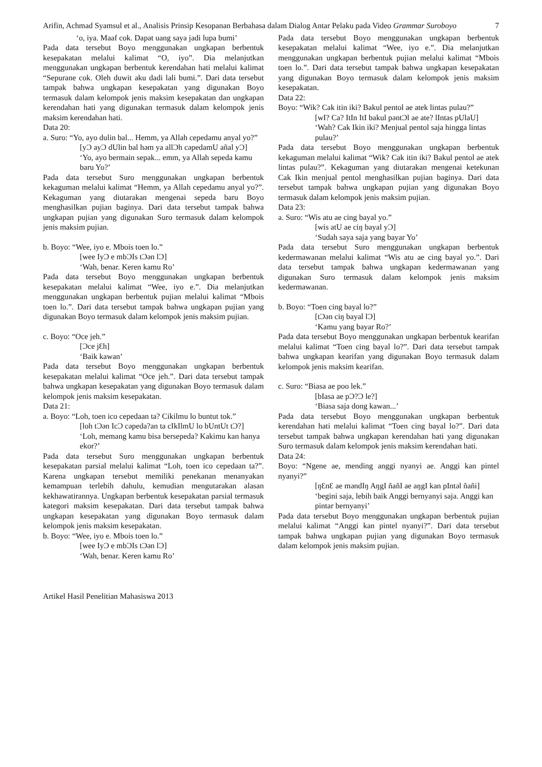Arifin, Achmad Syamsul et al., Analisis Prinsip Kesopanan Berbahasa dalam Dialog Antar Pelaku pada Video Grammar Suroboyo
7
‘o, iya. Maaf cok. Dapat uang saya jadi lupa bumi’
Pada data tersebut Boyo menggunakan ungkapan berbentuk kesepakatan melalui kalimat “O, iyo”. Dia melanjutkan menggunakan ungkapan berbentuk kerendahan hati melalui kalimat “Sepurane cok. Oleh duwit aku dadi lali bumi.”. Dari data tersebut tampak bahwa ungkapan kesepakatan yang digunakan Boyo termasuk dalam kelompok jenis maksim kesepakatan dan ungkapan kerendahan hati yang digunakan termasuk dalam kelompok jenis maksim kerendahan hati.
Data 20:
a. Suro: “Yo, ayo dulin bal... Hemm, ya Allah cepedamu anyal yo?”
[yƆ ayƆ dUlin bal həm ya allƆh cəpedamU añal yƆ]
‘Yo, ayo bermain sepak... emm, ya Allah sepeda kamu baru Yo?’
Pada data tersebut Suro menggunakan ungkapan berbentuk kekaguman melalui kalimat “Hemm, ya Allah cepedamu anyal yo?”. Kekaguman yang diutarakan mengenai sepeda baru Boyo menghasilkan pujian baginya. Dari data tersebut tampak bahwa ungkapan pujian yang digunakan Suro termasuk dalam kelompok jenis maksim pujian.
b. Boyo: “Wee, iyo e. Mbois toen lo.”
[wee IyƆ e mbƆIs tƆən lƆ]
‘Wah, benar. Keren kamu Ro’
Pada data tersebut Boyo menggunakan ungkapan berbentuk kesepakatan melalui kalimat “Wee, iyo e.”. Dia melanjutkan menggunakan ungkapan berbentuk pujian melalui kalimat “Mbois toen lo.”. Dari data tersebut tampak bahwa ungkapan pujian yang digunakan Boyo termasuk dalam kelompok jenis maksim pujian.
c. Boyo: “Oce jeh.”
[Ɔce jƐh]
‘Baik kawan’
Pada data tersebut Boyo menggunakan ungkapan berbentuk kesepakatan melalui kalimat “Oce jeh.”. Dari data tersebut tampak bahwa ungkapan kesepakatan yang digunakan Boyo termasuk dalam kelompok jenis maksim kesepakatan.
Data 21:
a. Boyo: “Loh, toen ico cepedaan ta? Cikilmu lo buntut tok.”
[loh tƆən IcƆ cəpeda?an ta cIkIlmU lo bUntUt tƆ?]
‘Loh, memang kamu bisa bersepeda? Kakimu kan hanya ekor?’
Pada data tersebut Suro menggunakan ungkapan berbentuk kesepakatan parsial melalui kalimat “Loh, toen ico cepedaan ta?”. Karena ungkapan tersebut memiliki penekanan menanyakan kemampuan terlebih dahulu, kemudian mengutarakan alasan kekhawatirannya. Ungkapan berbentuk kesepakatan parsial termasuk kategori maksim kesepakatan. Dari data tersebut tampak bahwa ungkapan kesepakatan yang digunakan Boyo termasuk dalam kelompok jenis maksim kesepakatan.
b. Boyo: “Wee, iyo e. Mbois toen lo.”
[wee IyƆ e mbƆIs tƆən lƆ]
‘Wah, benar. Keren kamu Ro’
Pada data tersebut Boyo menggunakan ungkapan berbentuk kesepakatan melalui kalimat “Wee, iyo e.”. Dia melanjutkan menggunakan ungkapan berbentuk pujian melalui kalimat “Mbois toen lo.”. Dari data tersebut tampak bahwa ungkapan kesepakatan yang digunakan Boyo termasuk dalam kelompok jenis maksim kesepakatan.
Data 22:
Boyo: “Wik? Cak itin iki? Bakul pentol ae atek lintas pulau?”
[wI? Ca? ItIn ItI bakul pəntƆl ae ate? lIntas pUlaU]
‘Wah? Cak Ikin iki? Menjual pentol saja hingga lintas pulau?’
Pada data tersebut Boyo menggunakan ungkapan berbentuk kekaguman melalui kalimat “Wik? Cak itin iki? Bakul pentol ae atek lintas pulau?”. Kekaguman yang diutarakan mengenai ketekunan Cak Ikin menjual pentol menghasilkan pujian baginya. Dari data tersebut tampak bahwa ungkapan pujian yang digunakan Boyo termasuk dalam kelompok jenis maksim pujian.
Data 23:
a. Suro: “Wis atu ae cing bayal yo.”
[wis atU ae ciŋ bayal yƆ]
‘Sudah saya saja yang bayar Yo’
Pada data tersebut Suro menggunakan ungkapan berbentuk kedermawanan melalui kalimat “Wis atu ae cing bayal yo.”. Dari data tersebut tampak bahwa ungkapan kedermawanan yang digunakan Suro termasuk dalam kelompok jenis maksim kedermawanan.
b. Boyo: “Toen cing bayal lo?”
[tƆən ciŋ bayal lƆ]
‘Kamu yang bayar Ro?’
Pada data tersebut Boyo menggunakan ungkapan berbentuk kearifan melalui kalimat “Toen cing bayal lo?”. Dari data tersebut tampak bahwa ungkapan kearifan yang digunakan Boyo termasuk dalam kelompok jenis maksim kearifan.
c. Suro: “Biasa ae poo lek.”
[bIasa ae pƆ?Ɔ le?]
‘Biasa saja dong kawan...’
Pada data tersebut Boyo menggunakan ungkapan berbentuk kerendahan hati melalui kalimat “Toen cing bayal lo?”. Dari data tersebut tampak bahwa ungkapan kerendahan hati yang digunakan Suro termasuk dalam kelompok jenis maksim kerendahan hati.
Data 24:
Boyo: “Ngene ae, mending anggi nyanyi ae. Anggi kan pintel nyanyi?”
[ŋƐnƐ ae məndIŋ AŋgI ñañI ae aŋgI kan pIntəl ñañi]
‘begini saja, lebih baik Anggi bernyanyi saja. Anggi kan pintar bernyanyi’
Pada data tersebut Boyo menggunakan ungkapan berbentuk pujian melalui kalimat “Anggi kan pintel nyanyi?”. Dari data tersebut tampak bahwa ungkapan pujian yang digunakan Boyo termasuk dalam kelompok jenis maksim pujian.
Artikel Hasil Penelitian Mahasiswa 2013